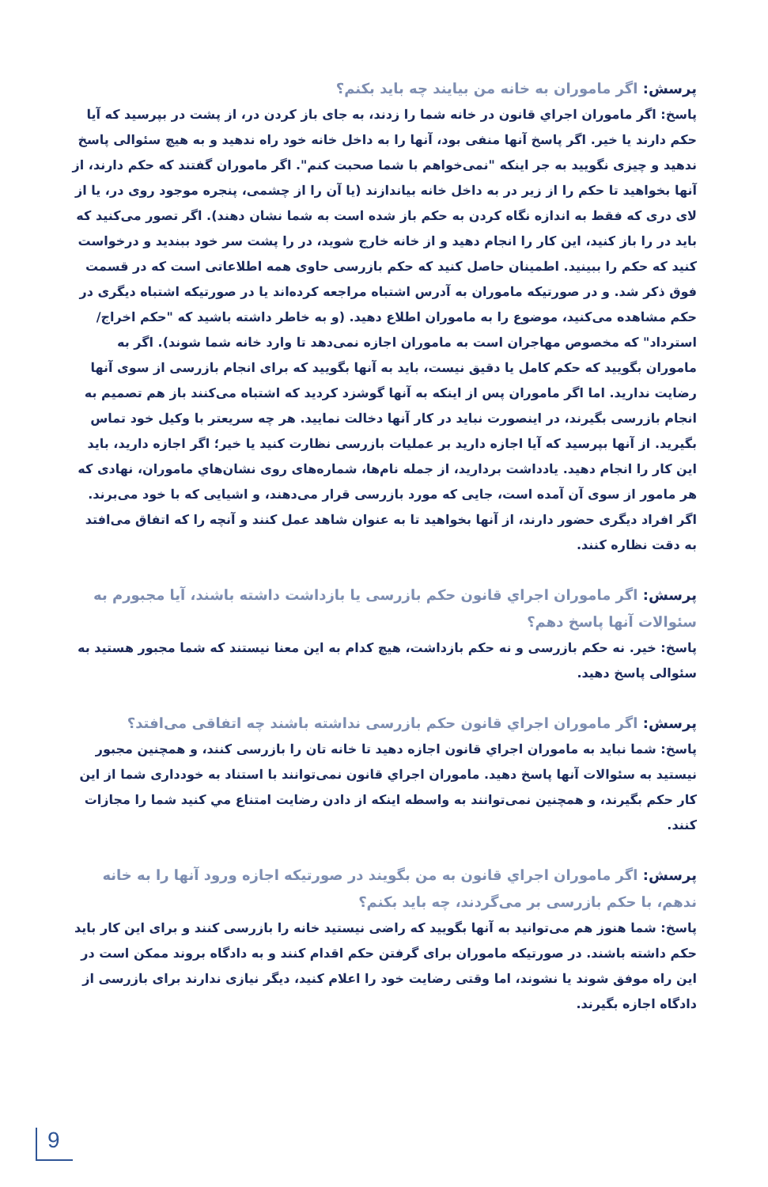پرسش: اگر ماموران به خانه من بیایند چه باید بکنم؟
پاسخ: اگر ماموران اجراي قانون در خانه شما را زدند، به جای باز کردن در، از پشت در بپرسید که آیا حکم دارند یا خیر. اگر پاسخ آنها منفی بود، آنها را به داخل خانه خود راه ندهید و به هیچ سئوالی پاسخ ندهید و چیزی نگویید به جر اینکه "نمی‌خواهم با شما صحبت کنم". اگر ماموران گفتند که حکم دارند، از آنها بخواهید تا حکم را از زیر در به داخل خانه بیاندازند (یا آن را از چشمی، پنجره موجود روی در، یا از لای دری که فقط به اندازه نگاه کردن به حکم باز شده است به شما نشان دهند). اگر تصور می‌کنید که باید در را باز کنید، این کار را انجام دهید و از خانه خارج شوید، در را پشت سر خود ببندید و درخواست کنید که حکم را ببینید. اطمینان حاصل کنید که حکم بازرسی حاوی همه اطلاعاتی است که در قسمت فوق ذکر شد. و در صورتیکه ماموران به آدرس اشتباه مراجعه کرده‌اند یا در صورتیکه اشتباه دیگری در حکم مشاهده می‌کنید، موضوع را به ماموران اطلاع دهید. (و به خاطر داشته باشید که "حکم اخراج/استرداد" که مخصوص مهاجران است به ماموران اجازه نمی‌دهد تا وارد خانه شما شوند). اگر به ماموران بگویید که حکم کامل یا دقیق نیست، باید به آنها بگویید که برای انجام بازرسی از سوی آنها رضایت ندارید. اما اگر ماموران پس از اینکه به آنها گوشزد کردید که اشتباه می‌کنند باز هم تصمیم به انجام بازرسی بگیرند، در اینصورت نباید در کار آنها دخالت نمایید. هر چه سریعتر با وکیل خود تماس بگیرید. از آنها بپرسید که آیا اجازه دارید بر عملیات بازرسی نظارت کنید یا خیر؛ اگر اجازه دارید، باید این کار را انجام دهید. یادداشت بردارید، از جمله نام‌ها، شماره‌های روی نشان‌هاي ماموران، نهادی که هر مامور از سوی آن آمده است، جایی که مورد بازرسی قرار می‌دهند، و اشیایی که با خود می‌برند. اگر افراد دیگری حضور دارند، از آنها بخواهید تا به عنوان شاهد عمل کنند و آنچه را که اتفاق می‌افتد به دقت نظاره کنند.
پرسش: اگر ماموران اجراي قانون حکم بازرسی یا بازداشت داشته باشند، آیا مجبورم به سئوالات آنها پاسخ دهم؟
پاسخ: خیر. نه حکم بازرسی و نه حکم بازداشت، هیچ کدام به این معنا نیستند که شما مجبور هستید به سئوالی پاسخ دهید.
پرسش: اگر ماموران اجراي قانون حکم بازرسی نداشته باشند چه اتفاقی می‌افتد؟
پاسخ: شما نباید به ماموران اجراي قانون اجازه دهید تا خانه تان را بازرسی کنند، و همچنین مجبور نیستید به سئوالات آنها پاسخ دهید. ماموران اجراي قانون نمی‌توانند با استناد به خودداری شما از این کار حکم بگیرند، و همچنین نمی‌توانند به واسطه اینکه از دادن رضایت امتناع مي کنید شما را مجازات کنند.
پرسش: اگر ماموران اجراي قانون به من بگویند در صورتیکه اجازه ورود آنها را به خانه ندهم، با حکم بازرسی بر می‌گردند، چه باید بکنم؟
پاسخ: شما هنوز هم می‌توانید به آنها بگویید که راضی نیستید خانه را بازرسی کنند و برای این کار باید حکم داشته باشند. در صورتیکه ماموران برای گرفتن حکم اقدام کنند و به دادگاه بروند ممکن است در این راه موفق شوند یا نشوند، اما وقتی رضایت خود را اعلام کنید، دیگر نیازی ندارند برای بازرسی از دادگاه اجازه بگیرند.
9